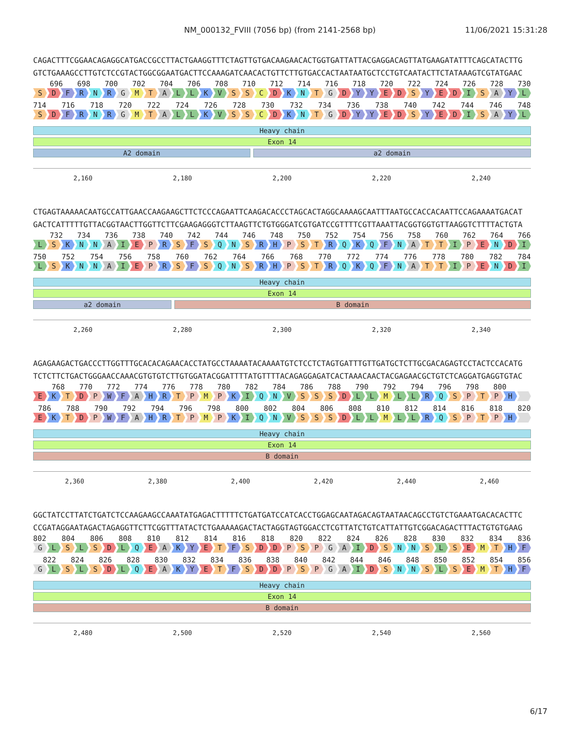NM_000132_FVIII (7056 bp) (from 2141-2568 bp) 11/06/2021 15:31:28
CAGACTTTCGGAACAGAGGCATGACCGCCTTACTGAAGGTTTCTAGTTGTGACAAGAACACTGGTGATTATTACGAGGACAGTTATGAAGATATTTCAGCATACTTG
GTCTGAAAGCCTTGTCTCCGTACTGGCGGAATGACTTCCAAAGATCAACACTGTTCTTGTGACCACTAATAATGCTCCTGTCAATACTTCTATAAAGTCGTATGAAC
696 698 700 702 704 706 708 710 712 714 716 718 720 722 724 726 728 730
S D F R N R G M T A L L K V S S C D K N T G D Y Y E D S Y E D I S A Y L
714 716 718 720 722 724 726 728 730 732 734 736 738 740 742 744 746 748
S D F R N R G M T A L L K V S S C D K N T G D Y Y E D S Y E D I S A Y L
Heavy chain
Exon 14
A2 domain a2 domain
2,160 2,180 2,200 2,220 2,240
CTGAGTAAAAACAATGCCATTGAACCAAGAAGCTTCTCCCAGAATTCAAGACACCCTAGCACTAGGCAAAAGCAATTTAATGCCACCACAATTCCAGAAAATGACAT
GACTCATTTTTGTTACGGTAACTTGGTTCTTCGAAGAGGGTCTTAAGTTCTGTGGGATCGTGATCCGTTTTCGTTAAATTACGGTGGTGTTAAGGTCTTTTACTGTA
732 734 736 738 740 742 744 746 748 750 752 754 756 758 760 762 764 766
L S K N N A I E P R S F S Q N S R H P S T R Q K Q F N A T T I P E N D I
750 752 754 756 758 760 762 764 766 768 770 772 774 776 778 780 782 784
L S K N N A I E P R S F S Q N S R H P S T R Q K Q F N A T T I P E N D I
Heavy chain
Exon 14
a2 domain B domain
2,260 2,280 2,300 2,320 2,340
AGAGAAGACTGACCCTTGGTTTGCACACAGAACACCTATGCCTAAAATACAAAATGTCTCCTCTAGTGATTTGTTGATGCTCTTGCGACAGAGTCCTACTCCACATG
TCTCTTCTGACTGGGAACCAAACGTGTGTCTTGTGGATACGGATTTTATGTTTTACAGAGGAGATCACTAAACAACTACGAGAACGCTGTCTCAGGATGAGGTGTAC
768 770 772 774 776 778 780 782 784 786 788 790 792 794 796 798 800
E K T D P W F A H R T P M P K I Q N V S S S D L L M L L R Q S P T P H
786 788 790 792 794 796 798 800 802 804 806 808 810 812 814 816 818 820
E K T D P W F A H R T P M P K I Q N V S S S D L L M L L R Q S P T P H
Heavy chain
Exon 14
B domain
2,360 2,380 2,400 2,420 2,440 2,460
GGCTATCCTTATCTGATCTCCAAGAAGCCAAATATGAGACTTTTTCTGATGATCCATCACCTGGAGCAATAGACAGTAATAACAGCCTGTCTGAAATGACACACTTC
CCGATAGGAATAGACTAGAGGTTCTTCGGTTTATACTCTGAAAAAGACTACTAGGTAGTGGACCTCGTTATCTGTCATTATTGTCGGACAGACTTTACTGTGTGAAG
802 804 806 808 810 812 814 816 818 820 822 824 826 828 830 832 834 836
G L S L S D L Q E A K Y E T F S D D P S P G A I D S N N S L S E M T H F
822 824 826 828 830 832 834 836 838 840 842 844 846 848 850 852 854 856
G L S L S D L Q E A K Y E T F S D D P S P G A I D S N N S L S E M T H F
Heavy chain
Exon 14
B domain
2,480 2,500 2,520 2,540 2,560
6/17